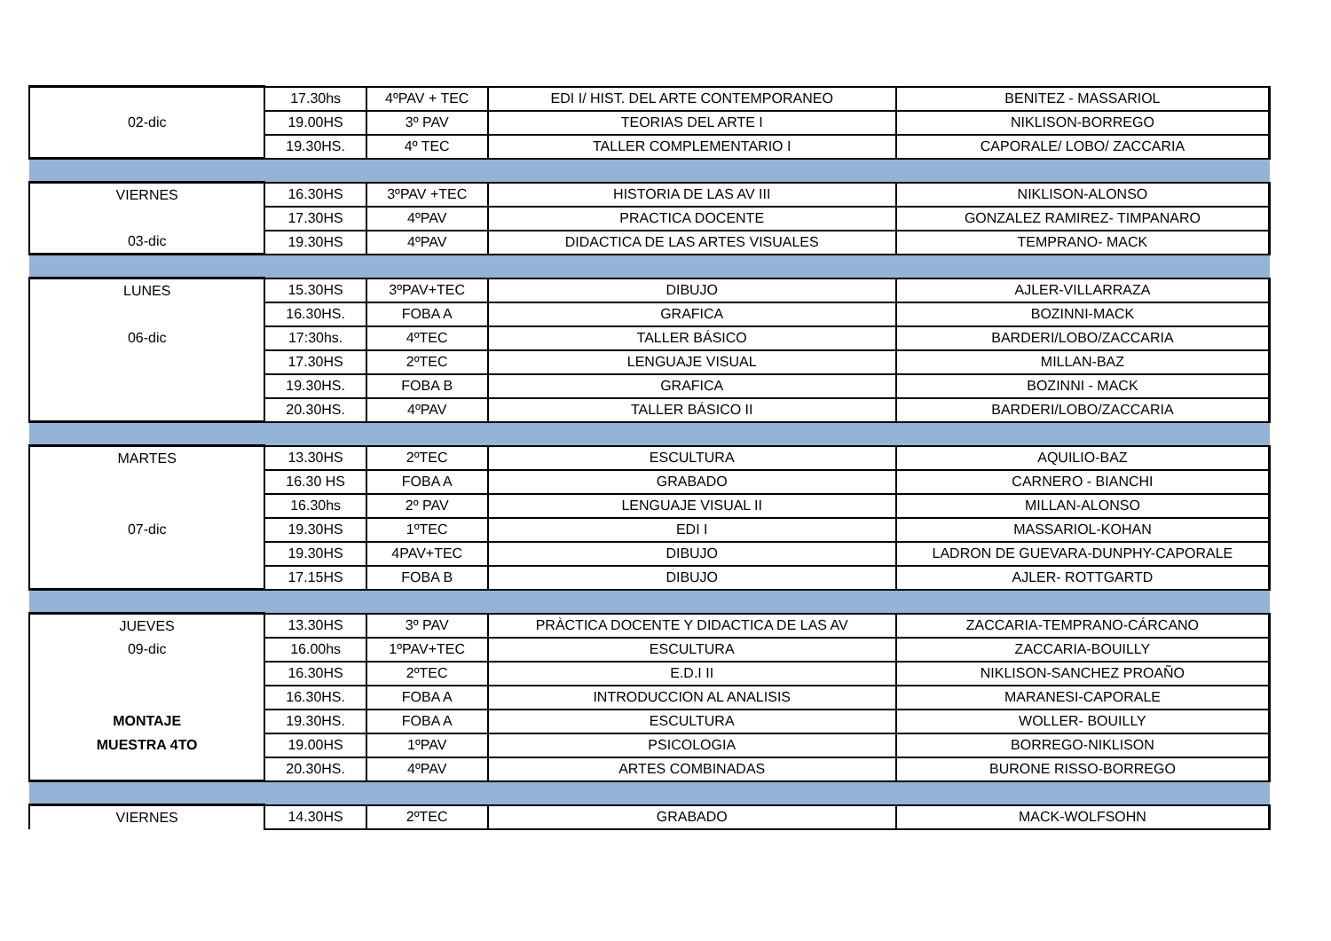| | 17.30hs | 4ºPAV + TEC | EDI I/ HIST. DEL ARTE CONTEMPORANEO | BENITEZ - MASSARIOL |
| 02-dic | 19.00HS | 3º PAV | TEORIAS DEL ARTE I | NIKLISON-BORREGO |
| | 19.30HS. | 4º TEC | TALLER COMPLEMENTARIO I | CAPORALE/ LOBO/ ZACCARIA |
| VIERNES | 16.30HS | 3ºPAV +TEC | HISTORIA DE LAS AV III | NIKLISON-ALONSO |
| | 17.30HS | 4ºPAV | PRACTICA DOCENTE | GONZALEZ RAMIREZ- TIMPANARO |
| 03-dic | 19.30HS | 4ºPAV | DIDACTICA DE LAS ARTES VISUALES | TEMPRANO- MACK |
| LUNES | 15.30HS | 3ºPAV+TEC | DIBUJO | AJLER-VILLARRAZA |
| | 16.30HS. | FOBA A | GRAFICA | BOZINNI-MACK |
| 06-dic | 17:30hs. | 4ºTEC | TALLER BÁSICO | BARDERI/LOBO/ZACCARIA |
| | 17.30HS | 2ºTEC | LENGUAJE VISUAL | MILLAN-BAZ |
| | 19.30HS. | FOBA B | GRAFICA | BOZINNI - MACK |
| | 20.30HS. | 4ºPAV | TALLER BÁSICO II | BARDERI/LOBO/ZACCARIA |
| MARTES | 13.30HS | 2ºTEC | ESCULTURA | AQUILIO-BAZ |
| | 16.30 HS | FOBA A | GRABADO | CARNERO - BIANCHI |
| | 16.30hs | 2º PAV | LENGUAJE VISUAL II | MILLAN-ALONSO |
| 07-dic | 19.30HS | 1ºTEC | EDI I | MASSARIOL-KOHAN |
| | 19.30HS | 4PAV+TEC | DIBUJO | LADRON DE GUEVARA-DUNPHY-CAPORALE |
| | 17.15HS | FOBA B | DIBUJO | AJLER- ROTTGARTD |
| JUEVES | 13.30HS | 3º PAV | PRÀCTICA DOCENTE Y DIDACTICA DE LAS AV | ZACCARIA-TEMPRANO-CÁRCANO |
| 09-dic | 16.00hs | 1ºPAV+TEC | ESCULTURA | ZACCARIA-BOUILLY |
| | 16.30HS | 2ºTEC | E.D.I II | NIKLISON-SANCHEZ PROAÑO |
| | 16.30HS. | FOBA A | INTRODUCCION AL ANALISIS | MARANESI-CAPORALE |
| MONTAJE | 19.30HS. | FOBA A | ESCULTURA | WOLLER- BOUILLY |
| MUESTRA 4TO | 19.00HS | 1ºPAV | PSICOLOGIA | BORREGO-NIKLISON |
| | 20.30HS. | 4ºPAV | ARTES COMBINADAS | BURONE RISSO-BORREGO |
| VIERNES | 14.30HS | 2ºTEC | GRABADO | MACK-WOLFSOHN |